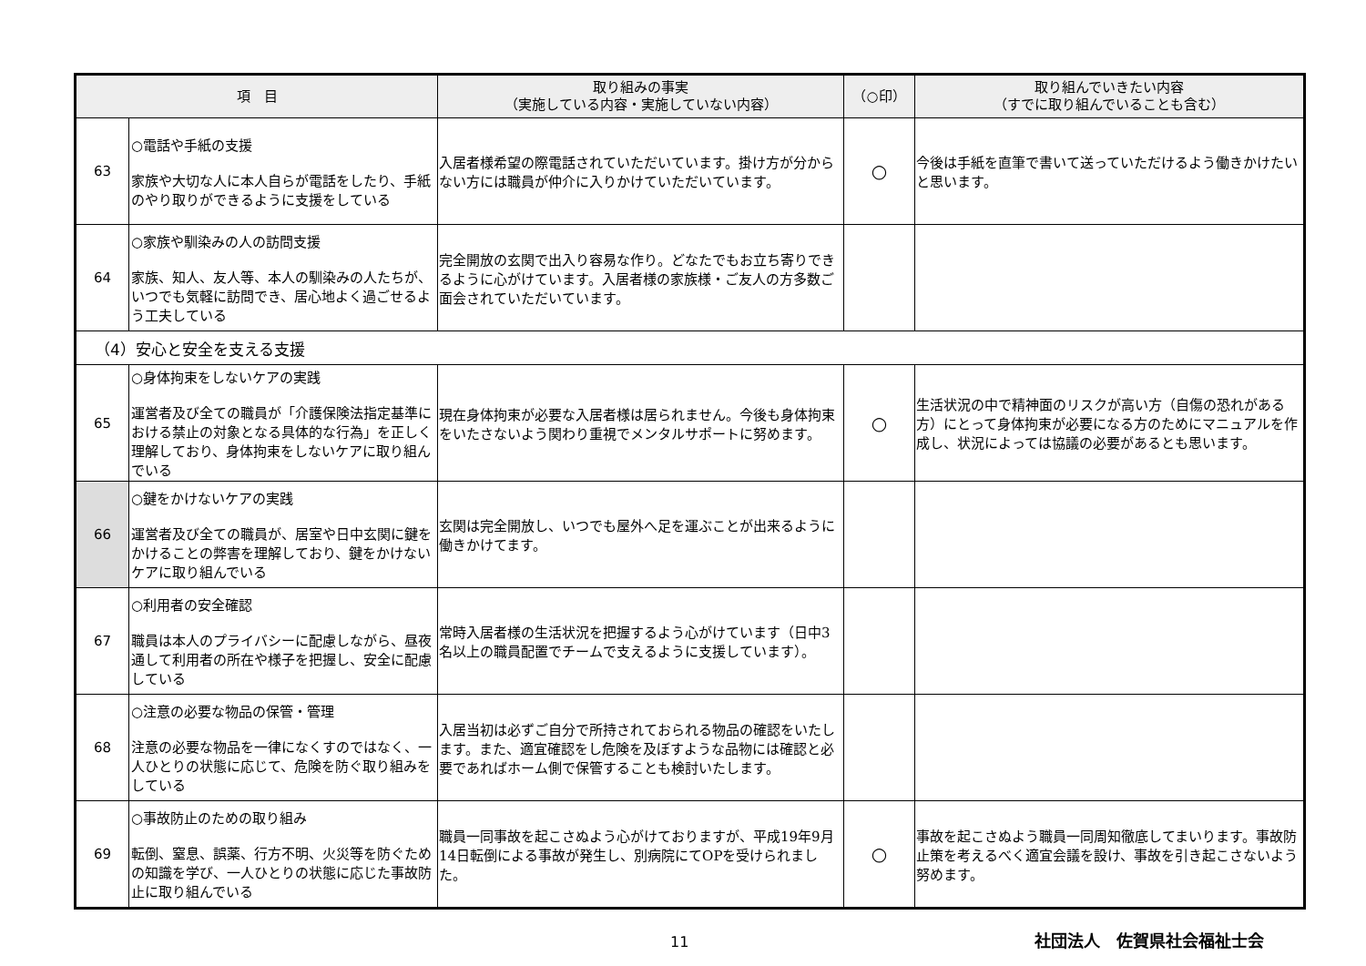| 項 目 | | 取り組みの事実 （実施している内容・実施していない内容） | （○印） | 取り組んでいきたい内容 （すでに取り組んでいることも含む） |
| --- | --- | --- | --- | --- |
| 63 | ○電話や手紙の支援 家族や大切な人に本人自らが電話をしたり、手紙のやり取りができるように支援をしている | 入居者様希望の際電話されていただいています。掛け方が分からない方には職員が仲介に入りかけていただいています。 | ○ | 今後は手紙を直筆で書いて送っていただけるよう働きかけたいと思います。 |
| 64 | ○家族や馴染みの人の訪問支援 家族、知人、友人等、本人の馴染みの人たちが、いつでも気軽に訪問でき、居心地よく過ごせるよう工夫している | 完全開放の玄関で出入り容易な作り。どなたでもお立ち寄りできるように心がけています。入居者様の家族様・ご友人の方多数ご面会されていただいています。 | | |
| （4）安心と安全を支える支援 | | | | |
| 65 | ○身体拘束をしないケアの実践 運営者及び全ての職員が「介護保険法指定基準における禁止の対象となる具体的な行為」を正しく理解しており、身体拘束をしないケアに取り組んでいる | 現在身体拘束が必要な入居者様は居られません。今後も身体拘束をいたさないよう関わり重視でメンタルサポートに努めます。 | ○ | 生活状況の中で精神面のリスクが高い方（自傷の恐れがある方）にとって身体拘束が必要になる方のためにマニュアルを作成し、状況によっては協議の必要があるとも思います。 |
| 66 | ○鍵をかけないケアの実践 運営者及び全ての職員が、居室や日中玄関に鍵をかけることの弊害を理解しており、鍵をかけないケアに取り組んでいる | 玄関は完全開放し、いつでも屋外へ足を運ぶことが出来るように働きかけてます。 | | |
| 67 | ○利用者の安全確認 職員は本人のプライバシーに配慮しながら、昼夜通して利用者の所在や様子を把握し、安全に配慮している | 常時入居者様の生活状況を把握するよう心がけています（日中3名以上の職員配置でチームで支えるように支援しています）。 | | |
| 68 | ○注意の必要な物品の保管・管理 注意の必要な物品を一律になくすのではなく、一人ひとりの状態に応じて、危険を防ぐ取り組みをしている | 入居当初は必ずご自分で所持されておられる物品の確認をいたします。また、適宜確認をし危険を及ぼすような品物には確認と必要であればホーム側で保管することも検討いたします。 | | |
| 69 | ○事故防止のための取り組み 転倒、窒息、誤薬、行方不明、火災等を防ぐための知識を学び、一人ひとりの状態に応じた事故防止に取り組んでいる | 職員一同事故を起こさぬよう心がけておりますが、平成19年9月14日転倒による事故が発生し、別病院にてOPを受けられました。 | ○ | 事故を起こさぬよう職員一同周知徹底してまいります。事故防止策を考えるべく適宜会議を設け、事故を引き起こさないよう努めます。 |
11 社団法人　佐賀県社会福祉士会